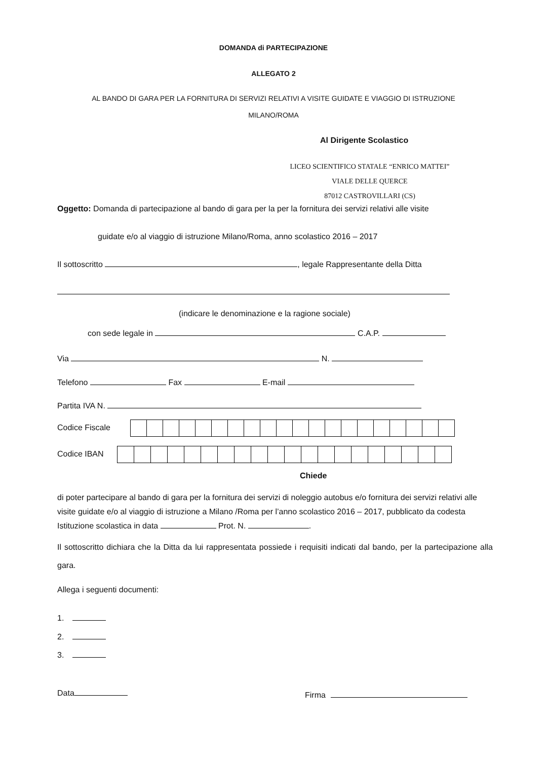DOMANDA di PARTECIPAZIONE
ALLEGATO 2
AL BANDO DI GARA PER LA FORNITURA DI SERVIZI RELATIVI A VISITE GUIDATE E VIAGGIO DI ISTRUZIONE
MILANO/ROMA
Al Dirigente Scolastico
LICEO SCIENTIFICO STATALE “ENRICO MATTEI”
VIALE DELLE QUERCE
87012 CASTROVILLARI (CS)
Oggetto: Domanda di partecipazione al bando di gara per la per la fornitura dei servizi relativi alle visite
guidate e/o al viaggio di istruzione Milano/Roma, anno scolastico 2016 – 2017
Il sottoscritto , legale Rappresentante della Ditta
(indicare le denominazione e la ragione sociale)
con sede legale in C.A.P.
Via N.
Telefono Fax E-mail
Partita IVA N.
Codice Fiscale
Codice IBAN
Chiede
di poter partecipare al bando di gara per la fornitura dei servizi di noleggio autobus e/o fornitura dei servizi relativi alle visite guidate e/o al viaggio di istruzione a Milano /Roma per l’anno scolastico 2016 – 2017, pubblicato da codesta Istituzione scolastica in data Prot. N. .
Il sottoscritto dichiara che la Ditta da lui rappresentata possiede i requisiti indicati dal bando, per la partecipazione alla gara.
Allega i seguenti documenti:
1.
2.
3.
Data Firma